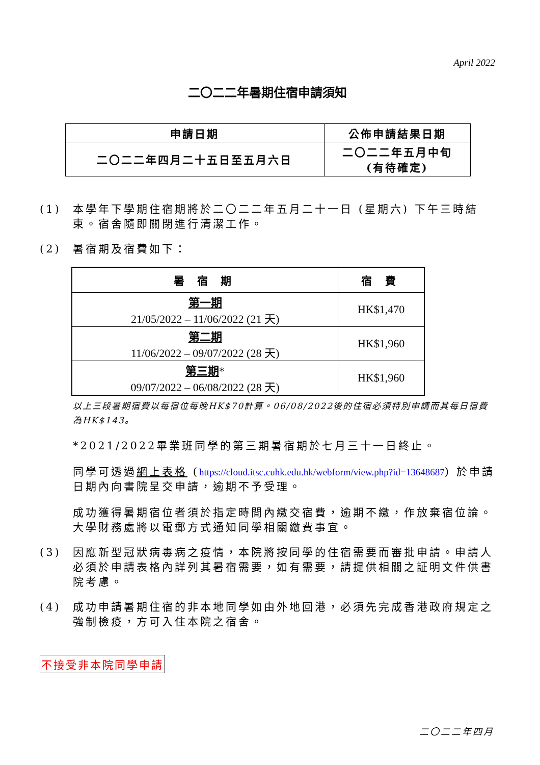April 2022
二〇二二年暑期住宿申請須知
| 申請日期 | 公佈申請結果日期 |
| --- | --- |
| 二〇二二年四月二十五日至五月六日 | 二〇二二年五月中旬 (有待確定) |
(1) 本學年下學期住宿期將於二〇二二年五月二十一日 (星期六) 下午三時結束。宿舍隨即關閉進行清潔工作。
(2) 暑宿期及宿費如下：
| 暑 宿 期 | 宿 費 |
| --- | --- |
| 第一期 21/05/2022 – 11/06/2022 (21 天) | HK$1,470 |
| 第二期 11/06/2022 – 09/07/2022 (28 天) | HK$1,960 |
| 第三期 * 09/07/2022 – 06/08/2022 (28 天) | HK$1,960 |
以上三段暑期宿費以每宿位每晚HK$70計算。06/08/2022後的住宿必須特別申請而其每日宿費為HK$143。
*2021/2022畢業班同學的第三期暑宿期於七月三十一日終止。
同學可透過網上表格 (https://cloud.itsc.cuhk.edu.hk/webform/view.php?id=13648687) 於申請日期內向書院呈交申請，逾期不予受理。
成功獲得暑期宿位者須於指定時間內繳交宿費，逾期不繳，作放棄宿位論。大學財務處將以電郵方式通知同學相關繳費事宜。
(3) 因應新型冠狀病毒病之疫情，本院將按同學的住宿需要而審批申請。申請人必須於申請表格內詳列其暑宿需要，如有需要，請提供相關之証明文件供書院考慮。
(4) 成功申請暑期住宿的非本地同學如由外地回港，必須先完成香港政府規定之強制檢疫，方可入住本院之宿舍。
不接受非本院同學申請
二〇二二年四月